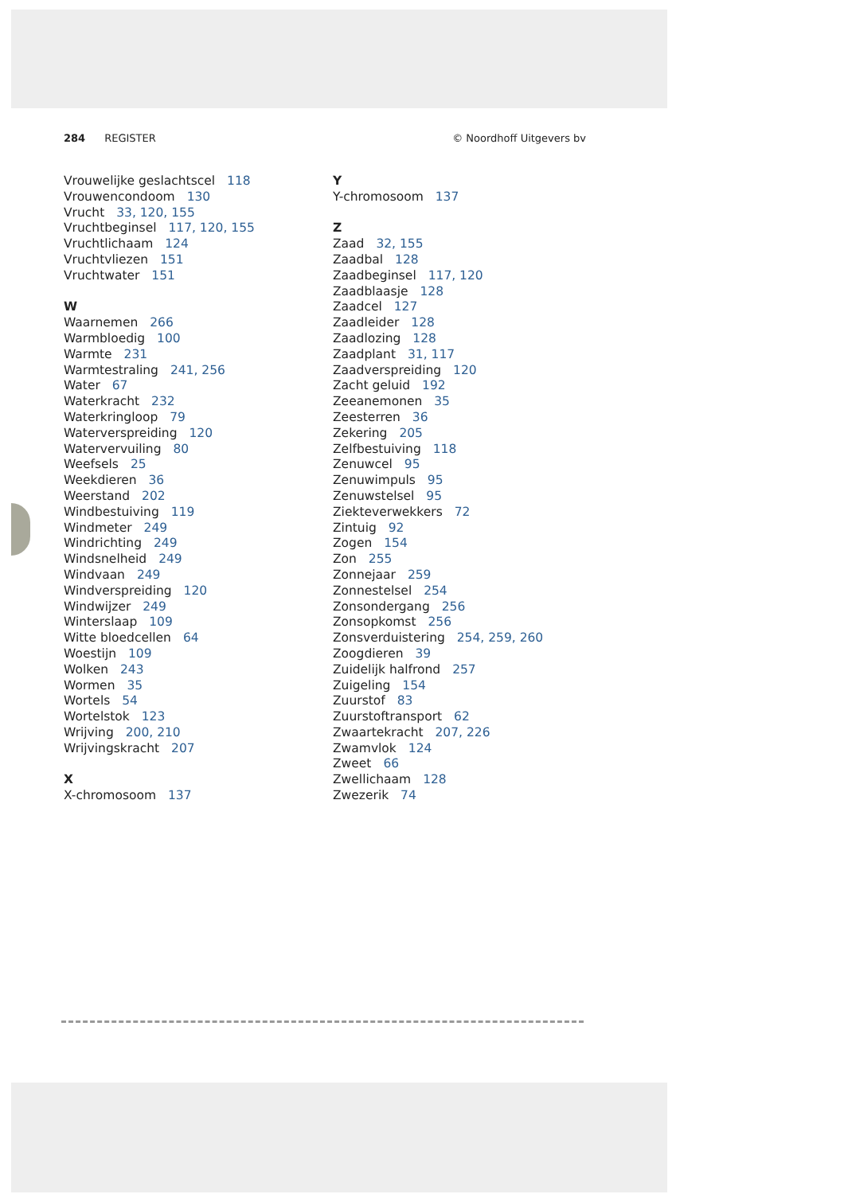284 REGISTER © Noordhoff Uitgevers bv
Vrouwelijke geslachtscel 118
Vrouwencondoom 130
Vrucht 33, 120, 155
Vruchtbeginsel 117, 120, 155
Vruchtlichaam 124
Vruchtvliezen 151
Vruchtwater 151
W
Waarnemen 266
Warmbloedig 100
Warmte 231
Warmtestraling 241, 256
Water 67
Waterkracht 232
Waterkringloop 79
Waterverspreiding 120
Watervervuiling 80
Weefsels 25
Weekdieren 36
Weerstand 202
Windbestuiving 119
Windmeter 249
Windrichting 249
Windsnelheid 249
Windvaan 249
Windverspreiding 120
Windwijzer 249
Winterslaap 109
Witte bloedcellen 64
Woestijn 109
Wolken 243
Wormen 35
Wortels 54
Wortelstok 123
Wrijving 200, 210
Wrijvingskracht 207
X
X-chromosoom 137
Y
Y-chromosoom 137
Z
Zaad 32, 155
Zaadbal 128
Zaadbeginsel 117, 120
Zaadblaasje 128
Zaadcel 127
Zaadleider 128
Zaadlozing 128
Zaadplant 31, 117
Zaadverspreiding 120
Zacht geluid 192
Zeeanemonen 35
Zeesterren 36
Zekering 205
Zelfbestuiving 118
Zenuwcel 95
Zenuwimpuls 95
Zenuwstelsel 95
Ziekteverwekkers 72
Zintuig 92
Zogen 154
Zon 255
Zonnejaar 259
Zonnestelsel 254
Zonsondergang 256
Zonsopkomst 256
Zonsverduistering 254, 259, 260
Zoogdieren 39
Zuidelijk halfrond 257
Zuigeling 154
Zuurstof 83
Zuurstoftransport 62
Zwaartekracht 207, 226
Zwamvlok 124
Zweet 66
Zwellichaam 128
Zwezerik 74